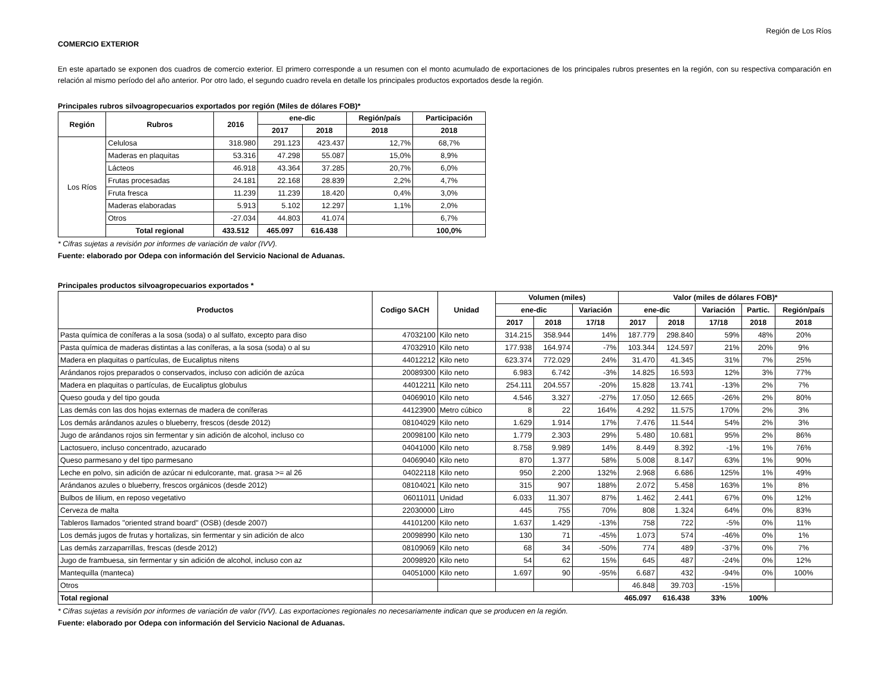Región de Los Ríos
COMERCIO EXTERIOR
En este apartado se exponen dos cuadros de comercio exterior. El primero corresponde a un resumen con el monto acumulado de exportaciones de los principales rubros presentes en la región, con su respectiva comparación en relación al mismo período del año anterior. Por otro lado, el segundo cuadro revela en detalle los principales productos exportados desde la región.
Principales rubros silvoagropecuarios exportados por región (Miles de dólares FOB)*
| Región | Rubros | 2016 | ene-dic | | Región/país | Participación |
| --- | --- | --- | --- | --- | --- | --- |
| | | | 2017 | 2018 | 2018 | 2018 |
| Los Ríos | Celulosa | 318.980 | 291.123 | 423.437 | 12,7% | 68,7% |
| | Maderas en plaquitas | 53.316 | 47.298 | 55.087 | 15,0% | 8,9% |
| | Lácteos | 46.918 | 43.364 | 37.285 | 20,7% | 6,0% |
| | Frutas procesadas | 24.181 | 22.168 | 28.839 | 2,2% | 4,7% |
| | Fruta fresca | 11.239 | 11.239 | 18.420 | 0,4% | 3,0% |
| | Maderas elaboradas | 5.913 | 5.102 | 12.297 | 1,1% | 2,0% |
| | Otros | -27.034 | 44.803 | 41.074 | | 6,7% |
| | Total regional | 433.512 | 465.097 | 616.438 | | 100,0% |
* Cifras sujetas a revisión por informes de variación de valor (IVV).
Fuente: elaborado por Odepa con información del Servicio Nacional de Aduanas.
Principales productos silvoagropecuarios exportados *
| Productos | Codigo SACH | Unidad | Volumen (miles) | | | Valor (miles de dólares FOB)* | | | | |
| --- | --- | --- | --- | --- | --- | --- | --- | --- | --- | --- |
| | | | ene-dic | | Variación | ene-dic | | Variación | Partic. | Región/país |
| | | | 2017 | 2018 | 17/18 | 2017 | 2018 | 17/18 | 2018 | 2018 |
| Pasta química de coníferas a la sosa (soda) o al sulfato, excepto para diso | 47032100 | Kilo neto | 314.215 | 358.944 | 14% | 187.779 | 298.840 | 59% | 48% | 20% |
| Pasta química de maderas distintas a las coníferas, a la sosa (soda) o al su | 47032910 | Kilo neto | 177.938 | 164.974 | -7% | 103.344 | 124.597 | 21% | 20% | 9% |
| Madera en plaquitas o partículas, de Eucaliptus nitens | 44012212 | Kilo neto | 623.374 | 772.029 | 24% | 31.470 | 41.345 | 31% | 7% | 25% |
| Arándanos rojos preparados o conservados, incluso con adición de azúca | 20089300 | Kilo neto | 6.983 | 6.742 | -3% | 14.825 | 16.593 | 12% | 3% | 77% |
| Madera en plaquitas o partículas, de Eucaliptus globulus | 44012211 | Kilo neto | 254.111 | 204.557 | -20% | 15.828 | 13.741 | -13% | 2% | 7% |
| Queso gouda y del tipo gouda | 04069010 | Kilo neto | 4.546 | 3.327 | -27% | 17.050 | 12.665 | -26% | 2% | 80% |
| Las demás con las dos hojas externas de madera de coníferas | 44123900 | Metro cúbico | 8 | 22 | 164% | 4.292 | 11.575 | 170% | 2% | 3% |
| Los demás arándanos azules o blueberry, frescos (desde 2012) | 08104029 | Kilo neto | 1.629 | 1.914 | 17% | 7.476 | 11.544 | 54% | 2% | 3% |
| Jugo de arándanos rojos sin fermentar y sin adición de alcohol, incluso co | 20098100 | Kilo neto | 1.779 | 2.303 | 29% | 5.480 | 10.681 | 95% | 2% | 86% |
| Lactosuero, incluso concentrado, azucarado | 04041000 | Kilo neto | 8.758 | 9.989 | 14% | 8.449 | 8.392 | -1% | 1% | 76% |
| Queso parmesano y del tipo parmesano | 04069040 | Kilo neto | 870 | 1.377 | 58% | 5.008 | 8.147 | 63% | 1% | 90% |
| Leche en polvo, sin adición de azúcar ni edulcorante, mat. grasa >= al 26 | 04022118 | Kilo neto | 950 | 2.200 | 132% | 2.968 | 6.686 | 125% | 1% | 49% |
| Arándanos azules o blueberry, frescos orgánicos (desde 2012) | 08104021 | Kilo neto | 315 | 907 | 188% | 2.072 | 5.458 | 163% | 1% | 8% |
| Bulbos de lilium, en reposo vegetativo | 06011011 | Unidad | 6.033 | 11.307 | 87% | 1.462 | 2.441 | 67% | 0% | 12% |
| Cerveza de malta | 22030000 | Litro | 445 | 755 | 70% | 808 | 1.324 | 64% | 0% | 83% |
| Tableros llamados "oriented strand board" (OSB) (desde 2007) | 44101200 | Kilo neto | 1.637 | 1.429 | -13% | 758 | 722 | -5% | 0% | 11% |
| Los demás jugos de frutas y hortalizas, sin fermentar y sin adición de alco | 20098990 | Kilo neto | 130 | 71 | -45% | 1.073 | 574 | -46% | 0% | 1% |
| Las demás zarzaparrillas, frescas (desde 2012) | 08109069 | Kilo neto | 68 | 34 | -50% | 774 | 489 | -37% | 0% | 7% |
| Jugo de frambuesa, sin fermentar y sin adición de alcohol, incluso con az | 20098920 | Kilo neto | 54 | 62 | 15% | 645 | 487 | -24% | 0% | 12% |
| Mantequilla (manteca) | 04051000 | Kilo neto | 1.697 | 90 | -95% | 6.687 | 432 | -94% | 0% | 100% |
| Otros | | | | | | 46.848 | 39.703 | -15% | | |
| Total regional | | | | | | 465.097 | 616.438 | 33% | 100% | |
* Cifras sujetas a revisión por informes de variación de valor (IVV). Las exportaciones regionales no necesariamente indican que se producen en la región.
Fuente: elaborado por Odepa con información del Servicio Nacional de Aduanas.